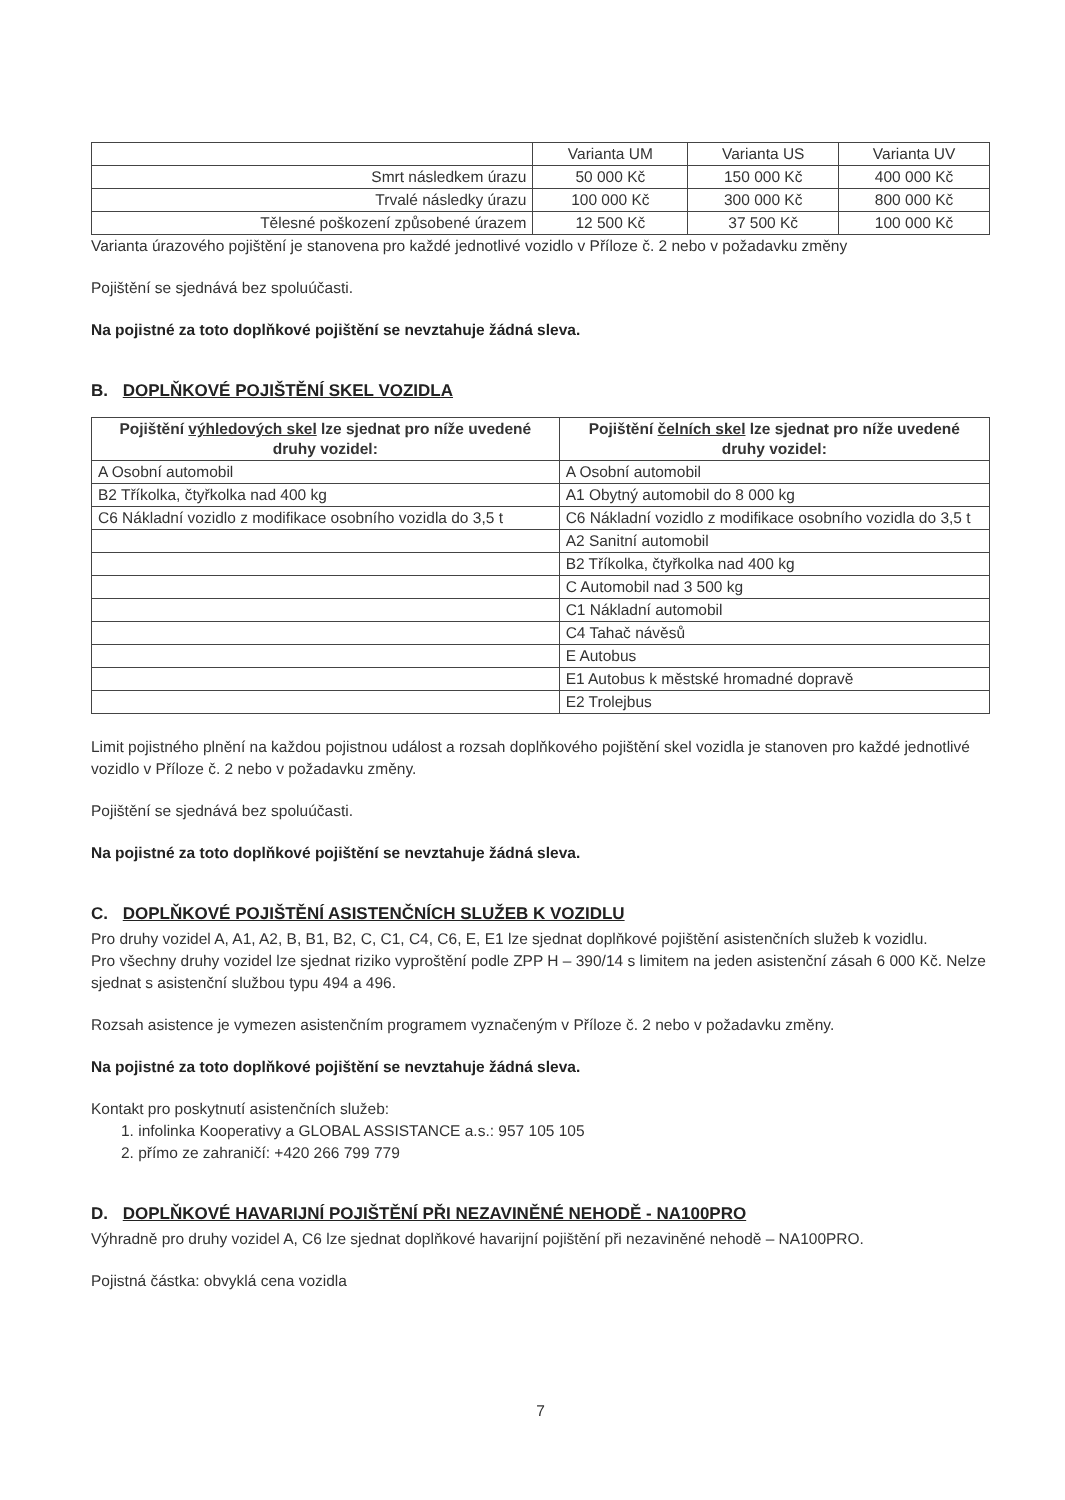| | Varianta UM | Varianta US | Varianta UV |
| --- | --- | --- | --- |
| Smrt následkem úrazu | 50 000 Kč | 150 000 Kč | 400 000 Kč |
| Trvalé následky úrazu | 100 000 Kč | 300 000 Kč | 800 000 Kč |
| Tělesné poškození způsobené úrazem | 12 500 Kč | 37 500 Kč | 100 000 Kč |
Varianta úrazového pojištění je stanovena pro každé jednotlivé vozidlo v Příloze č. 2 nebo v požadavku změny
Pojištění se sjednává bez spoluúčasti.
Na pojistné za toto doplňkové pojištění se nevztahuje žádná sleva.
B. DOPLŇKOVÉ POJIŠTĚNÍ SKEL VOZIDLA
| Pojištění výhledových skel lze sjednat pro níže uvedené druhy vozidel: | Pojištění čelních skel lze sjednat pro níže uvedené druhy vozidel: |
| --- | --- |
| A Osobní automobil | A Osobní automobil |
| B2 Tříkolka, čtyřkolka nad 400 kg | A1 Obytný automobil do 8 000 kg |
| C6 Nákladní vozidlo z modifikace osobního vozidla do 3,5 t | C6 Nákladní vozidlo z modifikace osobního vozidla do 3,5 t |
| | A2 Sanitní automobil |
| | B2 Tříkolka, čtyřkolka nad 400 kg |
| | C Automobil nad 3 500 kg |
| | C1 Nákladní automobil |
| | C4 Tahač návěsů |
| | E Autobus |
| | E1 Autobus k městské hromadné dopravě |
| | E2 Trolejbus |
Limit pojistného plnění na každou pojistnou událost a rozsah doplňkového pojištění skel vozidla je stanoven pro každé jednotlivé vozidlo v Příloze č. 2 nebo v požadavku změny.
Pojištění se sjednává bez spoluúčasti.
Na pojistné za toto doplňkové pojištění se nevztahuje žádná sleva.
C. DOPLŇKOVÉ POJIŠTĚNÍ ASISTENČNÍCH SLUŽEB K VOZIDLU
Pro druhy vozidel A, A1, A2, B, B1, B2, C, C1, C4, C6, E, E1 lze sjednat doplňkové pojištění asistenčních služeb k vozidlu.
Pro všechny druhy vozidel lze sjednat riziko vyproštění podle ZPP H – 390/14 s limitem na jeden asistenční zásah 6 000 Kč. Nelze sjednat s asistenční službou typu 494 a 496.
Rozsah asistence je vymezen asistenčním programem vyznačeným v Příloze č. 2 nebo v požadavku změny.
Na pojistné za toto doplňkové pojištění se nevztahuje žádná sleva.
Kontakt pro poskytnutí asistenčních služeb:
1. infolinka Kooperativy a GLOBAL ASSISTANCE a.s.: 957 105 105
2. přímo ze zahraničí: +420 266 799 779
D. DOPLŇKOVÉ HAVARIJNÍ POJIŠTĚNÍ PŘI NEZAVINĚNÉ NEHODĚ - NA100PRO
Výhradně pro druhy vozidel A, C6 lze sjednat doplňkové havarijní pojištění při nezaviněné nehodě – NA100PRO.
Pojistná částka: obvyklá cena vozidla
7